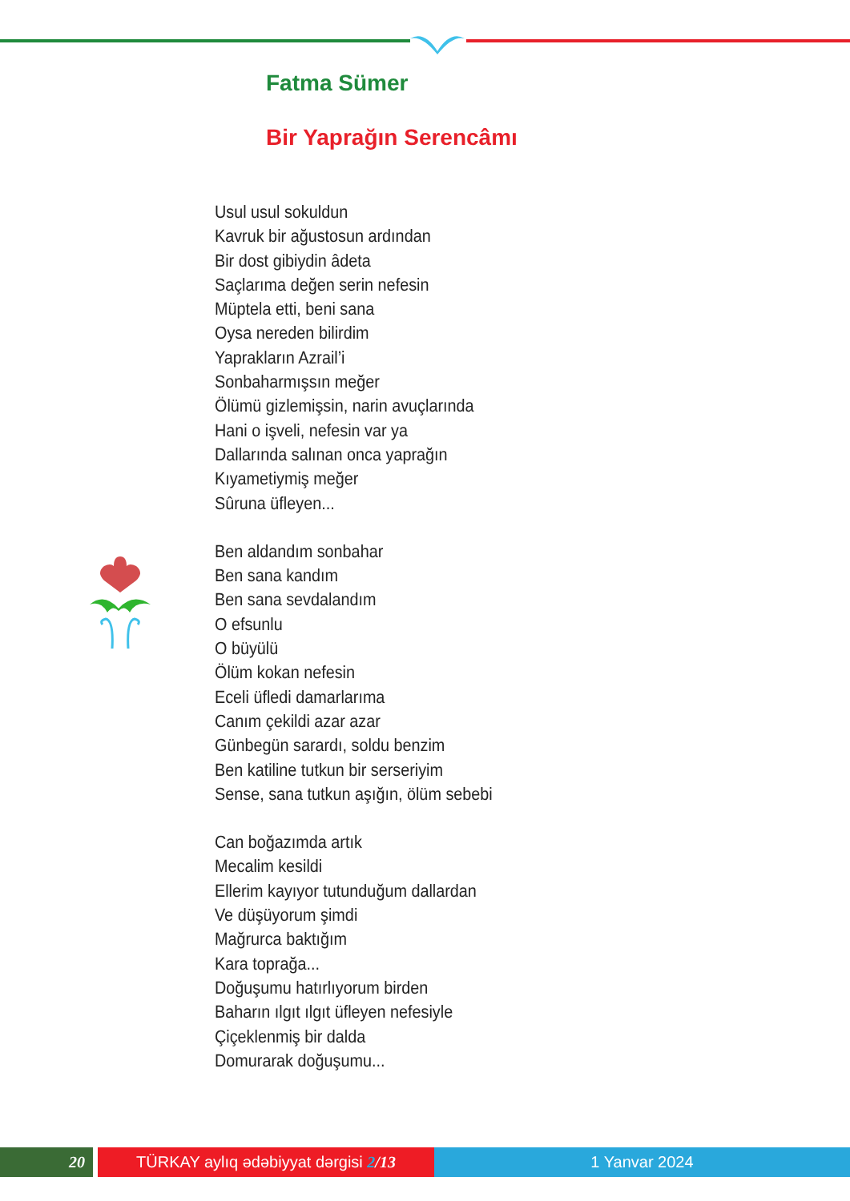Fatma Sümer
Bir Yaprağın Serencâmı
Usul usul sokuldun
Kavruk bir ağustosun ardından
Bir dost gibiydin âdeta
Saçlarıma değen serin nefesin
Müptela etti, beni sana
Oysa nereden bilirdim
Yaprakların Azrail’i
Sonbaharmışsın meğer
Ölümü gizlemişsin, narin avuçlarında
Hani o işveli, nefesin var ya
Dallarında salınan onca yaprağın
Kıyametiymiş meğer
Sûruna üfleyen...
Ben aldandım sonbahar
Ben sana kandım
Ben sana sevdalandım
O efsunlu
O büyülü
Ölüm kokan nefesin
Eceli üfledi damarlarıma
Canım çekildi azar azar
Günbegün sarardı, soldu benzim
Ben katiline tutkun bir serseriyim
Sense, sana tutkun aşığın, ölüm sebebi
Can boğazımda artık
Mecalim kesildi
Ellerim kayıyor tutunduğum dallardan
Ve düşüyorum şimdi
Mağrurca baktığım
Kara toprağa...
Doğuşumu hatırlıyorum birden
Baharın ılgıt ılgıt üfleyen nefesiyle
Çiçeklenmiş bir dalda
Domurarak doğuşumu...
20 TÜRKAY aylıq ədəbiyyat dərgisi 2/13 1 Yanvar 2024